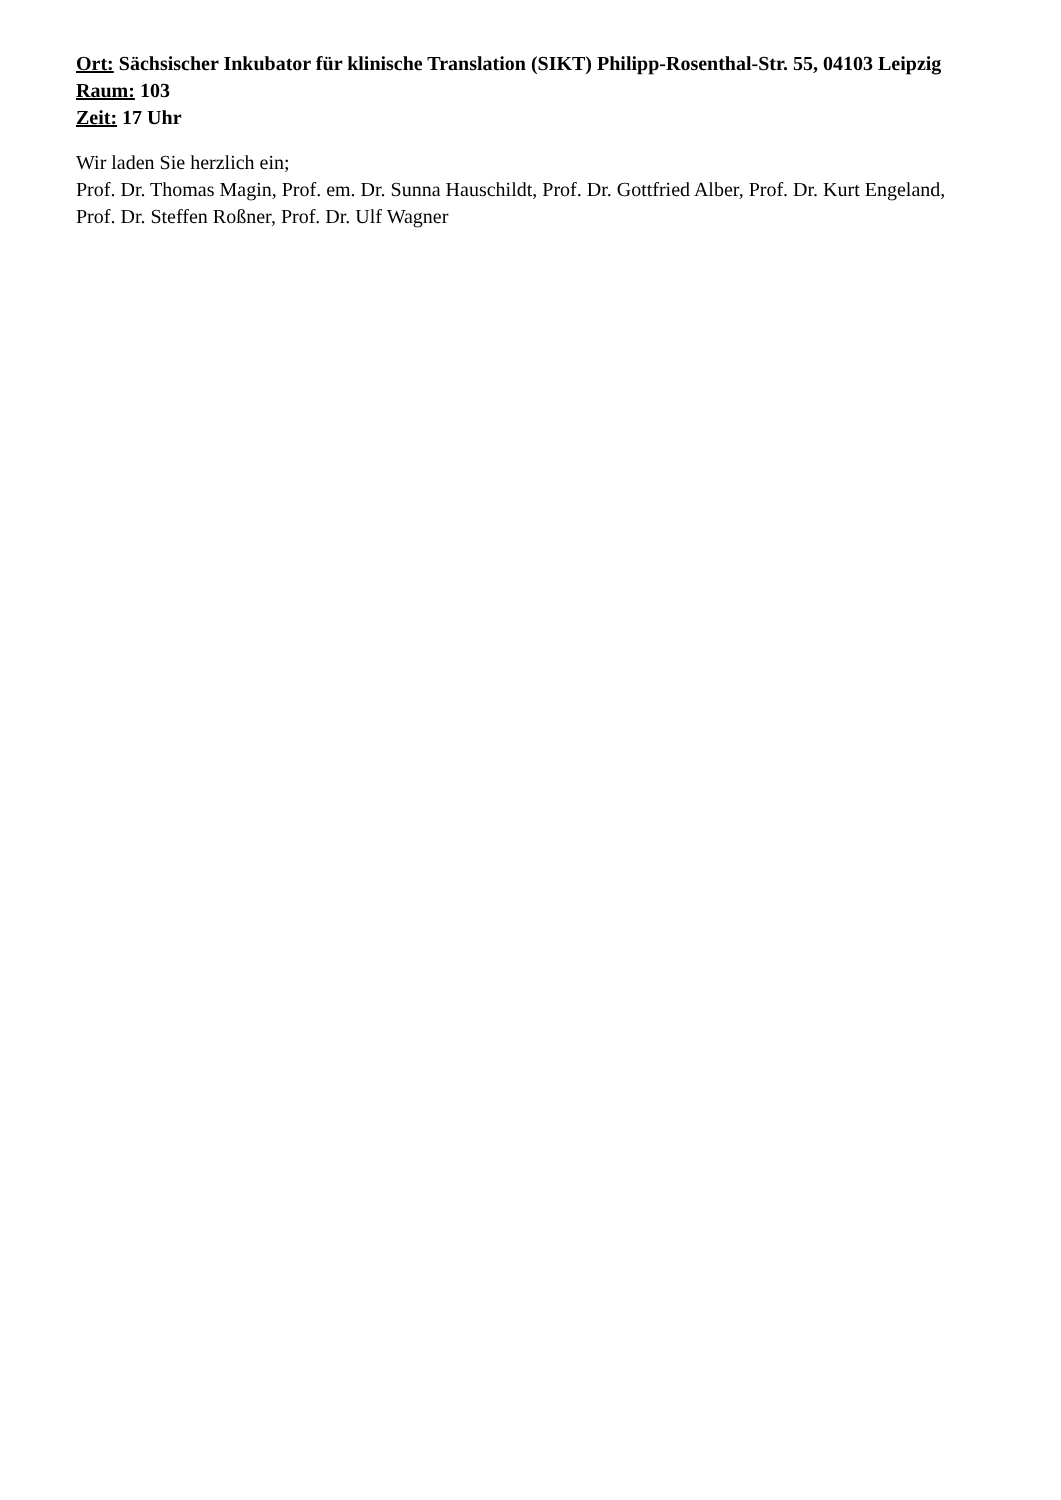Ort: Sächsischer Inkubator für klinische Translation (SIKT) Philipp-Rosenthal-Str. 55, 04103 Leipzig
Raum: 103
Zeit: 17 Uhr
Wir laden Sie herzlich ein;
Prof. Dr. Thomas Magin, Prof. em. Dr. Sunna Hauschildt, Prof. Dr. Gottfried Alber, Prof. Dr. Kurt Engeland, Prof. Dr. Steffen Roßner, Prof. Dr. Ulf Wagner